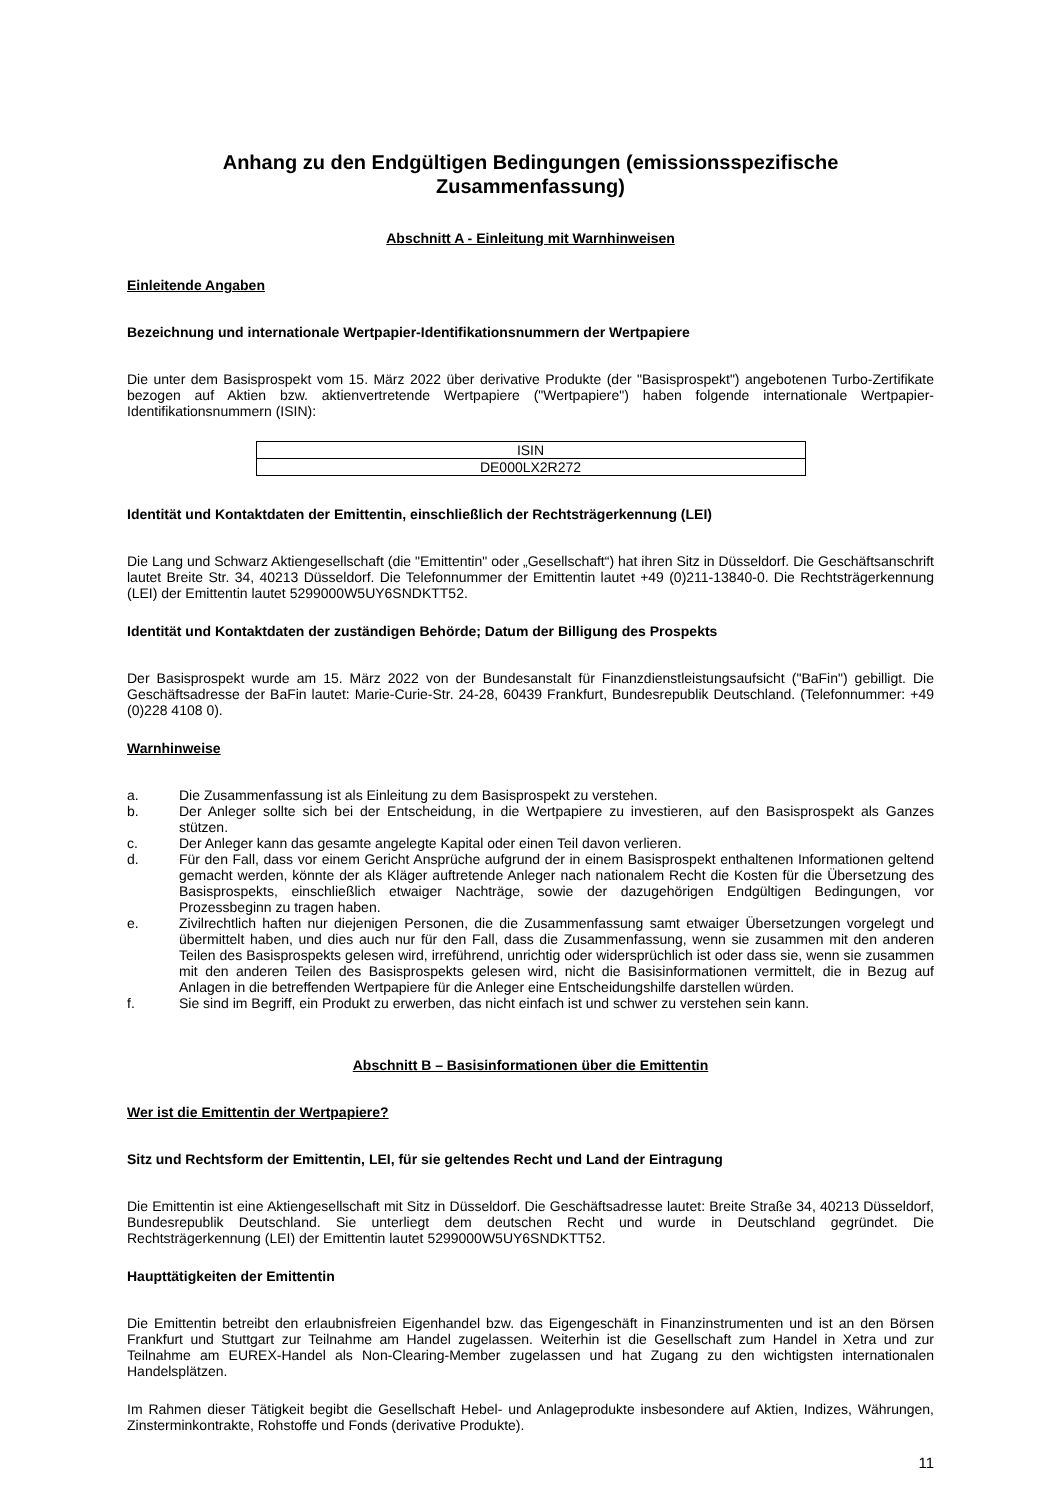Anhang zu den Endgültigen Bedingungen (emissionsspezifische Zusammenfassung)
Abschnitt A - Einleitung mit Warnhinweisen
Einleitende Angaben
Bezeichnung und internationale Wertpapier-Identifikationsnummern der Wertpapiere
Die unter dem Basisprospekt vom 15. März 2022 über derivative Produkte (der "Basisprospekt") angebotenen Turbo-Zertifikate bezogen auf Aktien bzw. aktienvertretende Wertpapiere ("Wertpapiere") haben folgende internationale Wertpapier-Identifikationsnummern (ISIN):
| ISIN |
| --- |
| DE000LX2R272 |
Identität und Kontaktdaten der Emittentin, einschließlich der Rechtsträgerkennung (LEI)
Die Lang und Schwarz Aktiengesellschaft (die "Emittentin" oder „Gesellschaft“) hat ihren Sitz in Düsseldorf. Die Geschäftsanschrift lautet Breite Str. 34, 40213 Düsseldorf. Die Telefonnummer der Emittentin lautet +49 (0)211-13840-0. Die Rechtsträgerkennung (LEI) der Emittentin lautet 5299000W5UY6SNDKTT52.
Identität und Kontaktdaten der zuständigen Behörde; Datum der Billigung des Prospekts
Der Basisprospekt wurde am 15. März 2022 von der Bundesanstalt für Finanzdienstleistungsaufsicht ("BaFin") gebilligt. Die Geschäftsadresse der BaFin lautet: Marie-Curie-Str. 24-28, 60439 Frankfurt, Bundesrepublik Deutschland. (Telefonnummer: +49 (0)228 4108 0).
Warnhinweise
a. Die Zusammenfassung ist als Einleitung zu dem Basisprospekt zu verstehen.
b. Der Anleger sollte sich bei der Entscheidung, in die Wertpapiere zu investieren, auf den Basisprospekt als Ganzes stützen.
c. Der Anleger kann das gesamte angelegte Kapital oder einen Teil davon verlieren.
d. Für den Fall, dass vor einem Gericht Ansprüche aufgrund der in einem Basisprospekt enthaltenen Informationen geltend gemacht werden, könnte der als Kläger auftretende Anleger nach nationalem Recht die Kosten für die Übersetzung des Basisprospekts, einschließlich etwaiger Nachträge, sowie der dazugehörigen Endgültigen Bedingungen, vor Prozessbeginn zu tragen haben.
e. Zivilrechtlich haften nur diejenigen Personen, die die Zusammenfassung samt etwaiger Übersetzungen vorgelegt und übermittelt haben, und dies auch nur für den Fall, dass die Zusammenfassung, wenn sie zusammen mit den anderen Teilen des Basisprospekts gelesen wird, irreführend, unrichtig oder widersprüchlich ist oder dass sie, wenn sie zusammen mit den anderen Teilen des Basisprospekts gelesen wird, nicht die Basisinformationen vermittelt, die in Bezug auf Anlagen in die betreffenden Wertpapiere für die Anleger eine Entscheidungshilfe darstellen würden.
f. Sie sind im Begriff, ein Produkt zu erwerben, das nicht einfach ist und schwer zu verstehen sein kann.
Abschnitt B – Basisinformationen über die Emittentin
Wer ist die Emittentin der Wertpapiere?
Sitz und Rechtsform der Emittentin, LEI, für sie geltendes Recht und Land der Eintragung
Die Emittentin ist eine Aktiengesellschaft mit Sitz in Düsseldorf. Die Geschäftsadresse lautet: Breite Straße 34, 40213 Düsseldorf, Bundesrepublik Deutschland. Sie unterliegt dem deutschen Recht und wurde in Deutschland gegründet. Die Rechtsträgerkennung (LEI) der Emittentin lautet 5299000W5UY6SNDKTT52.
Haupttätigkeiten der Emittentin
Die Emittentin betreibt den erlaubnisfreien Eigenhandel bzw. das Eigengeschäft in Finanzinstrumenten und ist an den Börsen Frankfurt und Stuttgart zur Teilnahme am Handel zugelassen. Weiterhin ist die Gesellschaft zum Handel in Xetra und zur Teilnahme am EUREX-Handel als Non-Clearing-Member zugelassen und hat Zugang zu den wichtigsten internationalen Handelsplätzen.
Im Rahmen dieser Tätigkeit begibt die Gesellschaft Hebel- und Anlageprodukte insbesondere auf Aktien, Indizes, Währungen, Zinsterminkontrakte, Rohstoffe und Fonds (derivative Produkte).
11